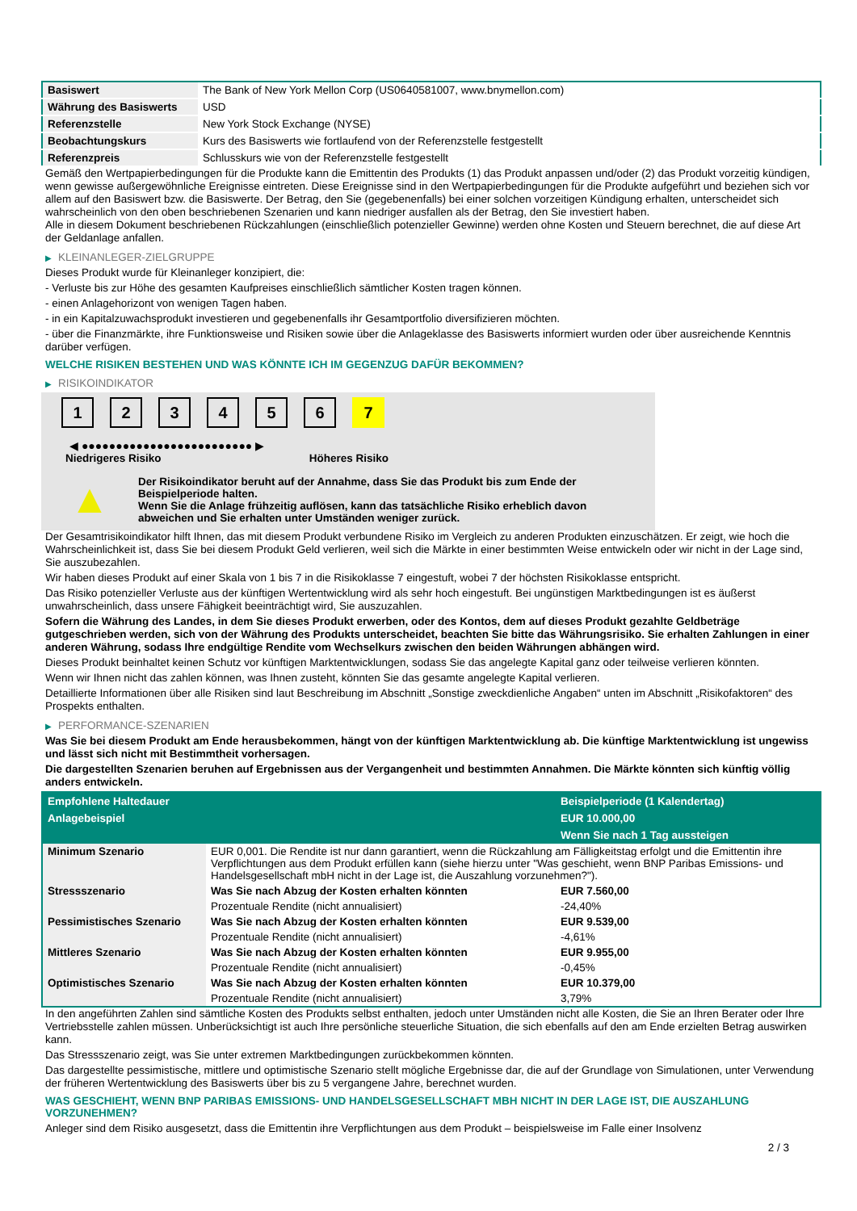| Basiswert | The Bank of New York Mellon Corp (US0640581007, www.bnymellon.com) |
| Währung des Basiswerts | USD |
| Referenzstelle | New York Stock Exchange (NYSE) |
| Beobachtungskurs | Kurs des Basiswerts wie fortlaufend von der Referenzstelle festgestellt |
| Referenzpreis | Schlusskurs wie von der Referenzstelle festgestellt |
Gemäß den Wertpapierbedingungen für die Produkte kann die Emittentin des Produkts (1) das Produkt anpassen und/oder (2) das Produkt vorzeitig kündigen, wenn gewisse außergewöhnliche Ereignisse eintreten. Diese Ereignisse sind in den Wertpapierbedingungen für die Produkte aufgeführt und beziehen sich vor allem auf den Basiswert bzw. die Basiswerte. Der Betrag, den Sie (gegebenenfalls) bei einer solchen vorzeitigen Kündigung erhalten, unterscheidet sich wahrscheinlich von den oben beschriebenen Szenarien und kann niedriger ausfallen als der Betrag, den Sie investiert haben.
Alle in diesem Dokument beschriebenen Rückzahlungen (einschließlich potenzieller Gewinne) werden ohne Kosten und Steuern berechnet, die auf diese Art der Geldanlage anfallen.
▶ KLEINANLEGER-ZIELGRUPPE
Dieses Produkt wurde für Kleinanleger konzipiert, die:
- Verluste bis zur Höhe des gesamten Kaufpreises einschließlich sämtlicher Kosten tragen können.
- einen Anlagehorizont von wenigen Tagen haben.
- in ein Kapitalzuwachsprodukt investieren und gegebenenfalls ihr Gesamtportfolio diversifizieren möchten.
- über die Finanzmärkte, ihre Funktionsweise und Risiken sowie über die Anlageklasse des Basiswerts informiert wurden oder über ausreichende Kenntnis darüber verfügen.
WELCHE RISIKEN BESTEHEN UND WAS KÖNNTE ICH IM GEGENZUG DAFÜR BEKOMMEN?
▶ RISIKOINDIKATOR
1 2 3 4 5 6 7
◀ ●●●●●●●●●●●●●●●●●●●●●●●●● ▶
Niedrigeres Risiko Höheres Risiko
▲
Der Risikoindikator beruht auf der Annahme, dass Sie das Produkt bis zum Ende der Beispielperiode halten.
Wenn Sie die Anlage frühzeitig auflösen, kann das tatsächliche Risiko erheblich davon abweichen und Sie erhalten unter Umständen weniger zurück.
Der Gesamtrisikoindikator hilft Ihnen, das mit diesem Produkt verbundene Risiko im Vergleich zu anderen Produkten einzuschätzen. Er zeigt, wie hoch die Wahrscheinlichkeit ist, dass Sie bei diesem Produkt Geld verlieren, weil sich die Märkte in einer bestimmten Weise entwickeln oder wir nicht in der Lage sind, Sie auszubezahlen.
Wir haben dieses Produkt auf einer Skala von 1 bis 7 in die Risikoklasse 7 eingestuft, wobei 7 der höchsten Risikoklasse entspricht.
Das Risiko potenzieller Verluste aus der künftigen Wertentwicklung wird als sehr hoch eingestuft. Bei ungünstigen Marktbedingungen ist es äußerst unwahrscheinlich, dass unsere Fähigkeit beeinträchtigt wird, Sie auszuzahlen.
Sofern die Währung des Landes, in dem Sie dieses Produkt erwerben, oder des Kontos, dem auf dieses Produkt gezahlte Geldbeträge gutgeschrieben werden, sich von der Währung des Produkts unterscheidet, beachten Sie bitte das Währungsrisiko. Sie erhalten Zahlungen in einer anderen Währung, sodass Ihre endgültige Rendite vom Wechselkurs zwischen den beiden Währungen abhängen wird.
Dieses Produkt beinhaltet keinen Schutz vor künftigen Marktentwicklungen, sodass Sie das angelegte Kapital ganz oder teilweise verlieren könnten.
Wenn wir Ihnen nicht das zahlen können, was Ihnen zusteht, könnten Sie das gesamte angelegte Kapital verlieren.
Detaillierte Informationen über alle Risiken sind laut Beschreibung im Abschnitt „Sonstige zweckdienliche Angaben“ unten im Abschnitt „Risikofaktoren“ des Prospekts enthalten.
▶ PERFORMANCE-SZENARIEN
Was Sie bei diesem Produkt am Ende herausbekommen, hängt von der künftigen Marktentwicklung ab. Die künftige Marktentwicklung ist ungewiss und lässt sich nicht mit Bestimmtheit vorhersagen.
Die dargestellten Szenarien beruhen auf Ergebnissen aus der Vergangenheit und bestimmten Annahmen. Die Märkte könnten sich künftig völlig anders entwickeln.
| Empfohlene Haltedauer | | Beispielperiode (1 Kalendertag) |
| --- | --- | --- |
| Anlagebeispiel | | EUR 10.000,00 |
| | | Wenn Sie nach 1 Tag aussteigen |
| Minimum Szenario | EUR 0,001. Die Rendite ist nur dann garantiert, wenn die Rückzahlung am Fälligkeitstag erfolgt und die Emittentin ihre Verpflichtungen aus dem Produkt erfüllen kann (siehe hierzu unter "Was geschieht, wenn BNP Paribas Emissions- und Handelsgesellschaft mbH nicht in der Lage ist, die Auszahlung vorzunehmen?"). | |
| Stressszenario | Was Sie nach Abzug der Kosten erhalten könnten | EUR 7.560,00 |
| | Prozentuale Rendite (nicht annualisiert) | -24,40% |
| Pessimistisches Szenario | Was Sie nach Abzug der Kosten erhalten könnten | EUR 9.539,00 |
| | Prozentuale Rendite (nicht annualisiert) | -4,61% |
| Mittleres Szenario | Was Sie nach Abzug der Kosten erhalten könnten | EUR 9.955,00 |
| | Prozentuale Rendite (nicht annualisiert) | -0,45% |
| Optimistisches Szenario | Was Sie nach Abzug der Kosten erhalten könnten | EUR 10.379,00 |
| | Prozentuale Rendite (nicht annualisiert) | 3,79% |
In den angeführten Zahlen sind sämtliche Kosten des Produkts selbst enthalten, jedoch unter Umständen nicht alle Kosten, die Sie an Ihren Berater oder Ihre Vertriebsstelle zahlen müssen. Unberücksichtigt ist auch Ihre persönliche steuerliche Situation, die sich ebenfalls auf den am Ende erzielten Betrag auswirken kann.
Das Stressszenario zeigt, was Sie unter extremen Marktbedingungen zurückbekommen könnten.
Das dargestellte pessimistische, mittlere und optimistische Szenario stellt mögliche Ergebnisse dar, die auf der Grundlage von Simulationen, unter Verwendung der früheren Wertentwicklung des Basiswerts über bis zu 5 vergangene Jahre, berechnet wurden.
WAS GESCHIEHT, WENN BNP PARIBAS EMISSIONS- UND HANDELSGESELLSCHAFT MBH NICHT IN DER LAGE IST, DIE AUSZAHLUNG VORZUNEHMEN?
Anleger sind dem Risiko ausgesetzt, dass die Emittentin ihre Verpflichtungen aus dem Produkt – beispielsweise im Falle einer Insolvenz
2 / 3